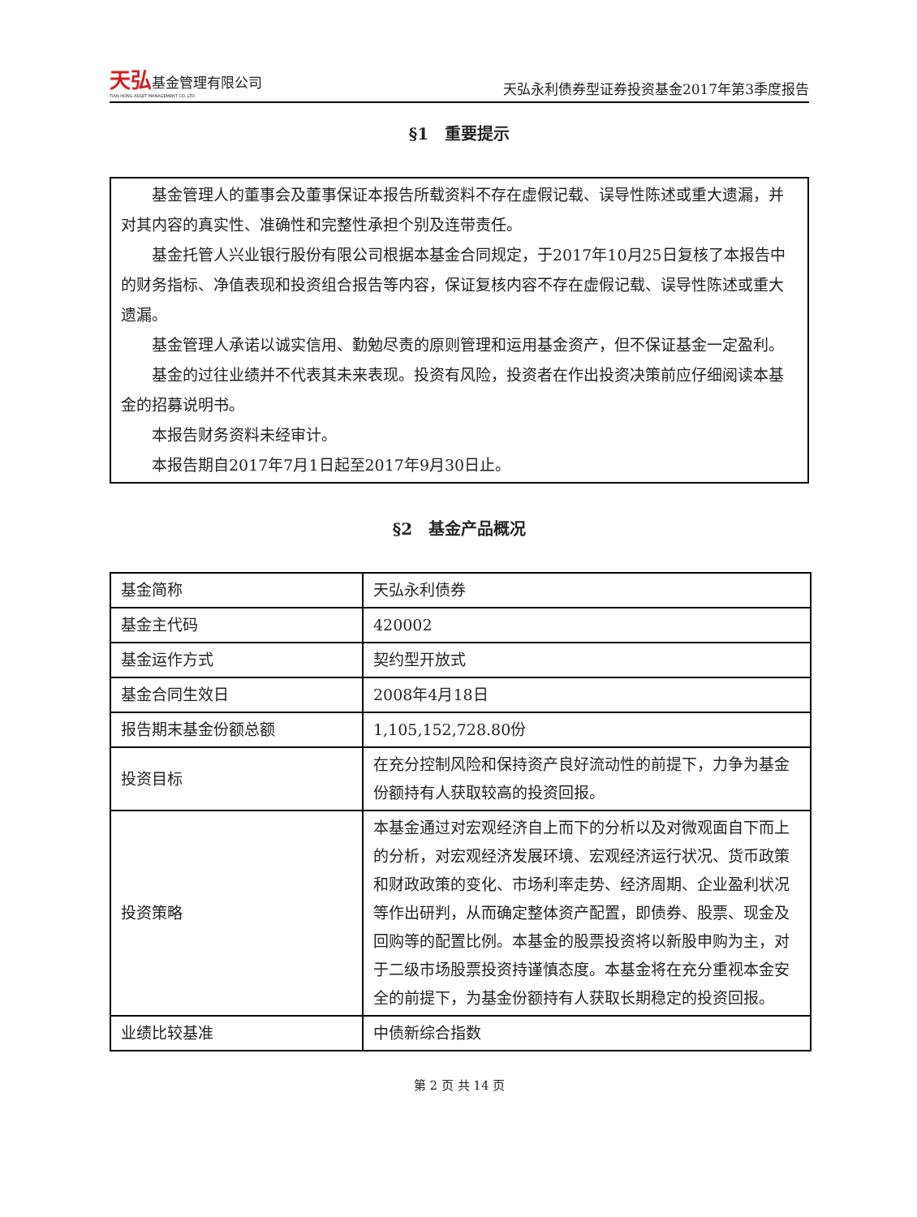天弘基金管理有限公司
TIAN HONG ASSET MANAGEMENT CO.,LTD.
天弘永利债券型证券投资基金2017年第3季度报告
§1　重要提示
基金管理人的董事会及董事保证本报告所载资料不存在虚假记载、误导性陈述或重大遗漏，并对其内容的真实性、准确性和完整性承担个别及连带责任。
基金托管人兴业银行股份有限公司根据本基金合同规定，于2017年10月25日复核了本报告中的财务指标、净值表现和投资组合报告等内容，保证复核内容不存在虚假记载、误导性陈述或重大遗漏。
基金管理人承诺以诚实信用、勤勉尽责的原则管理和运用基金资产，但不保证基金一定盈利。
基金的过往业绩并不代表其未来表现。投资有风险，投资者在作出投资决策前应仔细阅读本基金的招募说明书。
本报告财务资料未经审计。
本报告期自2017年7月1日起至2017年9月30日止。
§2　基金产品概况
| 基金简称 | 天弘永利债券 |
| 基金主代码 | 420002 |
| 基金运作方式 | 契约型开放式 |
| 基金合同生效日 | 2008年4月18日 |
| 报告期末基金份额总额 | 1,105,152,728.80份 |
| 投资目标 | 在充分控制风险和保持资产良好流动性的前提下，力争为基金份额持有人获取较高的投资回报。 |
| 投资策略 | 本基金通过对宏观经济自上而下的分析以及对微观面自下而上的分析，对宏观经济发展环境、宏观经济运行状况、货币政策和财政政策的变化、市场利率走势、经济周期、企业盈利状况等作出研判，从而确定整体资产配置，即债券、股票、现金及回购等的配置比例。本基金的股票投资将以新股申购为主，对于二级市场股票投资持谨慎态度。本基金将在充分重视本金安全的前提下，为基金份额持有人获取长期稳定的投资回报。 |
| 业绩比较基准 | 中债新综合指数 |
第 2 页 共 14 页